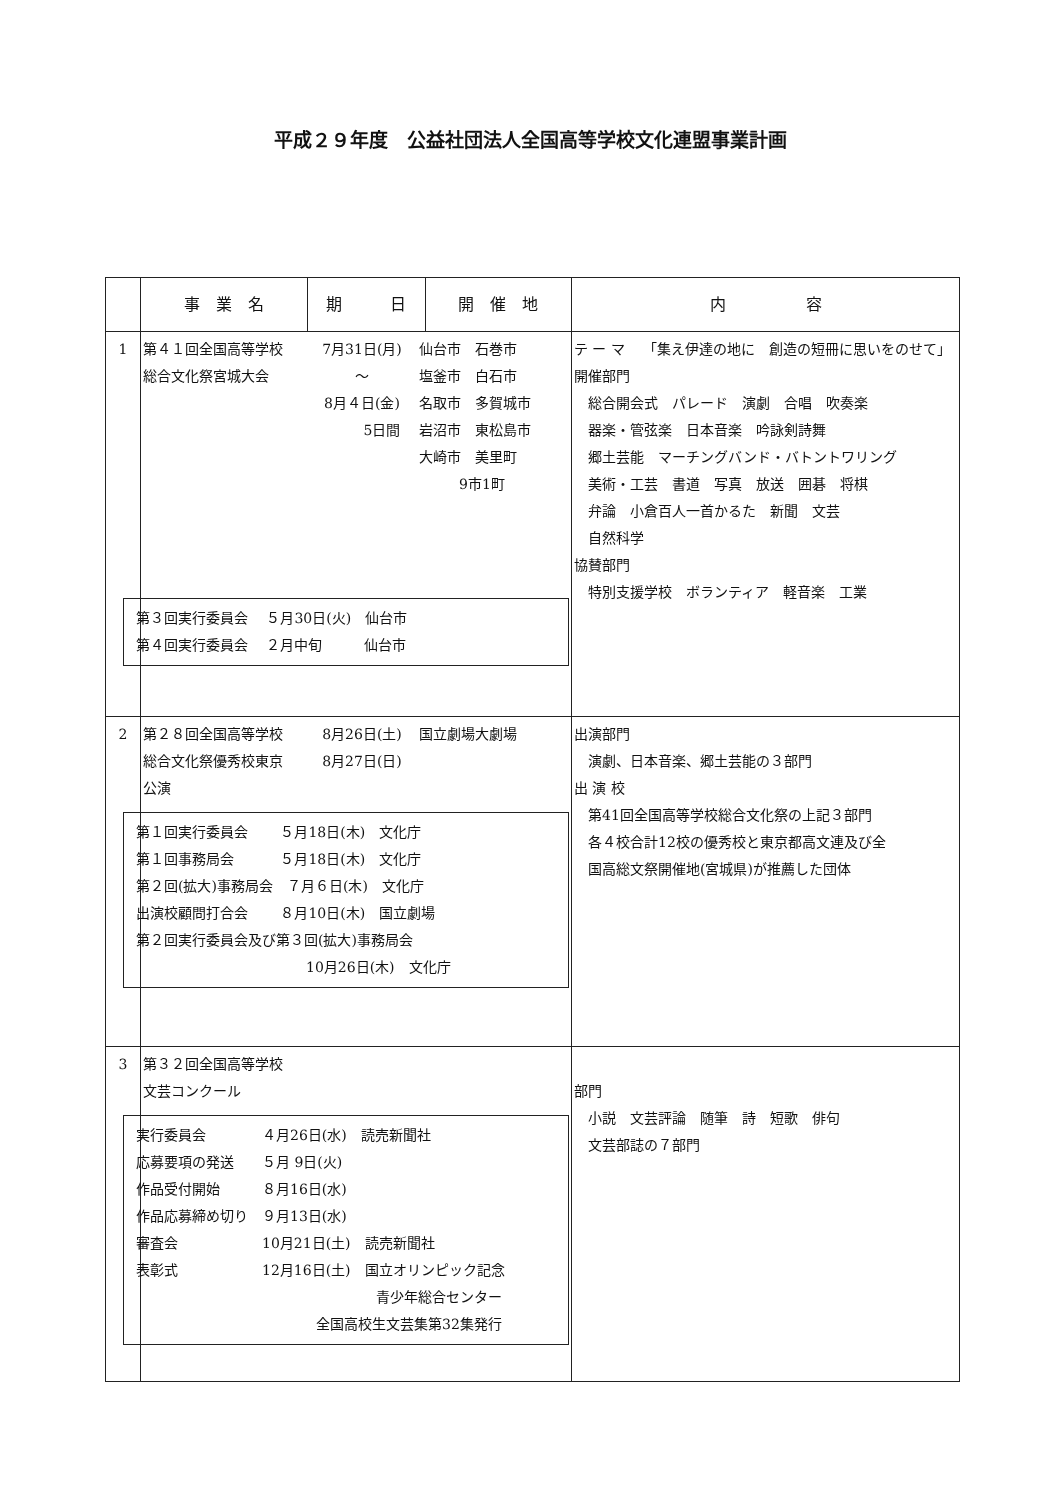平成２９年度　公益社団法人全国高等学校文化連盟事業計画
| | 事 業 名 | 期 日 | 開 催 地 | 内 容 |
| --- | --- | --- | --- | --- |
| 1 | 第４１回全国高等学校 総合文化祭宮城大会 7月31日(月) ～ 8月４日(金) 5日間 仙台市 石巻市 塩釜市 白石市 名取市 多賀城市 岩沼市 東松島市 大崎市 美里町 9市1町 第３回実行委員会 ５月30日(火) 仙台市 第４回実行委員会 ２月中旬 仙台市 | | | テ ー マ 「集え伊達の地に 創造の短冊に思いをのせて」 開催部門 総合開会式 パレード 演劇 合唱 吹奏楽 器楽・管弦楽 日本音楽 吟詠剣詩舞 郷土芸能 マーチングバンド・バトントワリング 美術・工芸 書道 写真 放送 囲碁 将棋 弁論 小倉百人一首かるた 新聞 文芸 自然科学 協賛部門 特別支援学校 ボランティア 軽音楽 工業 |
| 2 | 第２８回全国高等学校 総合文化祭優秀校東京 公演 8月26日(土) 8月27日(日) 国立劇場大劇場 第１回実行委員会 ５月18日(木) 文化庁 第１回事務局会 ５月18日(木) 文化庁 第２回(拡大)事務局会 ７月６日(木) 文化庁 出演校顧問打合会 ８月10日(木) 国立劇場 第２回実行委員会及び第３回(拡大)事務局会 10月26日(木) 文化庁 | | | 出演部門 演劇、日本音楽、郷土芸能の３部門 出 演 校 第41回全国高等学校総合文化祭の上記３部門 各４校合計12校の優秀校と東京都高文連及び全 国高総文祭開催地(宮城県)が推薦した団体 |
| 3 | 第３２回全国高等学校 文芸コンクール 実行委員会 ４月26日(水) 読売新聞社 応募要項の発送 ５月 9日(火) 作品受付開始 ８月16日(水) 作品応募締め切り ９月13日(水) 審査会 10月21日(土) 読売新聞社 表彰式 12月16日(土) 国立オリンピック記念 青少年総合センター 全国高校生文芸集第32集発行 | | | 部門 小説 文芸評論 随筆 詩 短歌 俳句 文芸部誌の７部門 |